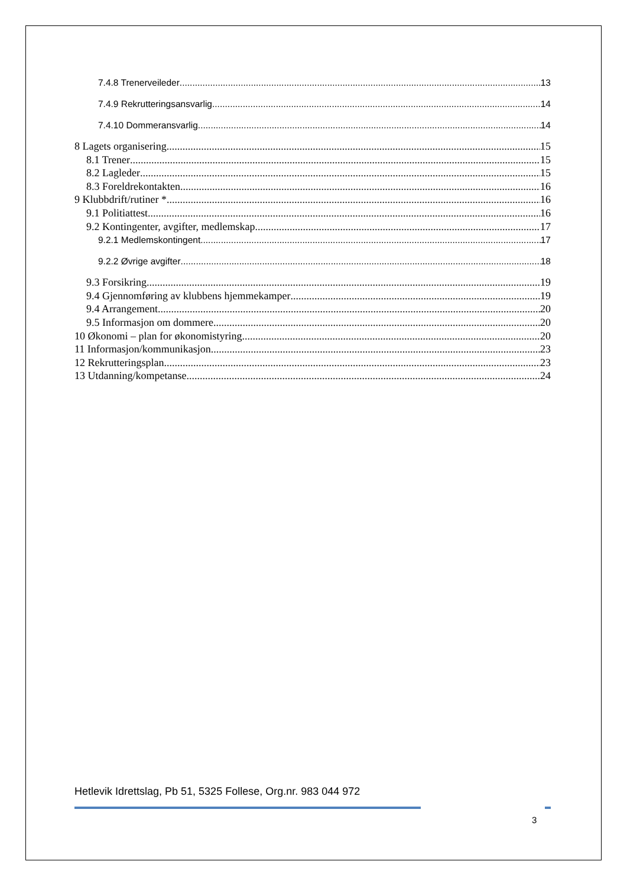7.4.8 Trenerveileder 13
7.4.9 Rekrutteringsansvarlig 14
7.4.10 Dommeransvarlig 14
8 Lagets organisering 15
8.1 Trener 15
8.2 Lagleder 15
8.3 Foreldrekontakten 16
9 Klubbdrift/rutiner * 16
9.1 Politiattest 16
9.2 Kontingenter, avgifter, medlemskap 17
9.2.1 Medlemskontingent 17
9.2.2 Øvrige avgifter 18
9.3 Forsikring 19
9.4 Gjennomføring av klubbens hjemmekamper 19
9.4 Arrangement 20
9.5 Informasjon om dommere 20
10 Økonomi – plan for økonomistyring 20
11 Informasjon/kommunikasjon 23
12 Rekrutteringsplan 23
13 Utdanning/kompetanse 24
Hetlevik Idrettslag, Pb 51, 5325 Follese, Org.nr. 983 044 972
3